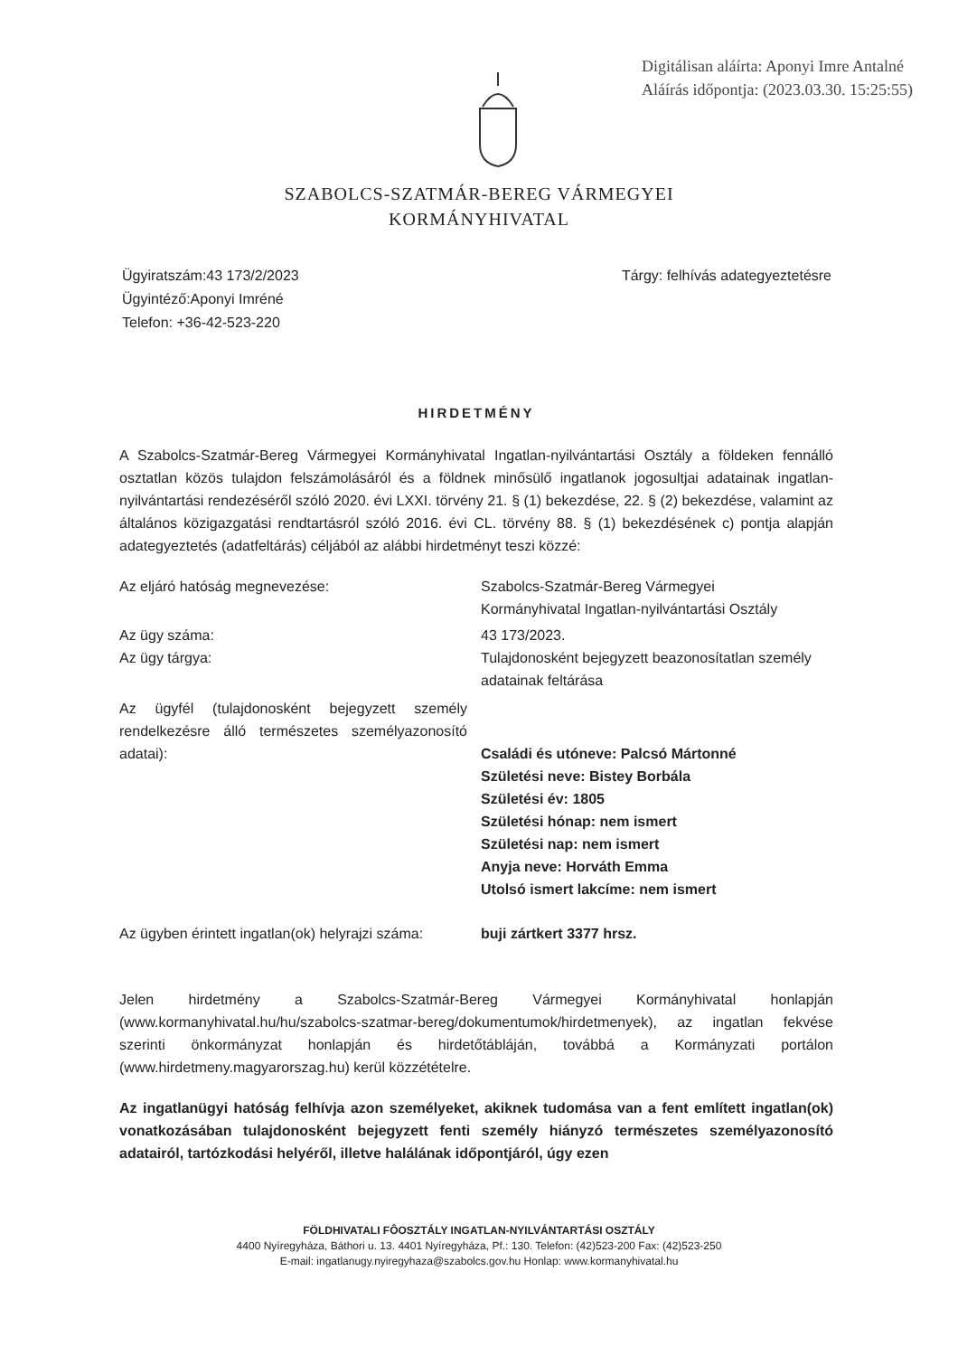Digitálisan aláírta: Aponyi Imre Antalné
Aláírás időpontja: (2023.03.30. 15:25:55)
SZABOLCS-SZATMÁR-BEREG VÁRMEGYEI
KORMÁNYHIVATAL
Ügyiratszám:43 173/2/2023
Ügyintéző:Aponyi Imréné
Telefon: +36-42-523-220
Tárgy: felhívás adategyeztetésre
HIRDETMÉNY
A Szabolcs-Szatmár-Bereg Vármegyei Kormányhivatal Ingatlan-nyilvántartási Osztály a földeken fennálló osztatlan közös tulajdon felszámolásáról és a földnek minősülő ingatlanok jogosultjai adatainak ingatlan-nyilvántartási rendezéséről szóló 2020. évi LXXI. törvény 21. § (1) bekezdése, 22. § (2) bekezdése, valamint az általános közigazgatási rendtartásról szóló 2016. évi CL. törvény 88. § (1) bekezdésének c) pontja alapján adategyeztetés (adatfeltárás) céljából az alábbi hirdetményt teszi közzé:
Az eljáró hatóság megnevezése: Szabolcs-Szatmár-Bereg Vármegyei
Kormányhivatal Ingatlan-nyilvántartási Osztály
Az ügy száma: 43 173/2023.
Az ügy tárgya: Tulajdonosként bejegyzett beazonosítatlan személy adatainak feltárása
Az ügyfél (tulajdonosként bejegyzett személy rendelkezésre álló természetes személyazonosító adatai):
Családi és utóneve: Palcsó Mártonné
Születési neve: Bistey Borbála
Születési év: 1805
Születési hónap: nem ismert
Születési nap: nem ismert
Anyja neve: Horváth Emma
Utolsó ismert lakcíme: nem ismert
Az ügyben érintett ingatlan(ok) helyrajzi száma:
buji zártkert 3377 hrsz.
Jelen hirdetmény a Szabolcs-Szatmár-Bereg Vármegyei Kormányhivatal honlapján (www.kormanyhivatal.hu/hu/szabolcs-szatmar-bereg/dokumentumok/hirdetmenyek), az ingatlan fekvése szerinti önkormányzat honlapján és hirdetőtábláján, továbbá a Kormányzati portálon (www.hirdetmeny.magyarorszag.hu) kerül közzétételre.
Az ingatlanügyi hatóság felhívja azon személyeket, akiknek tudomása van a fent említett ingatlan(ok) vonatkozásában tulajdonosként bejegyzett fenti személy hiányzó természetes személyazonosító adatairól, tartózkodási helyéről, illetve halálának időpontjáról, úgy ezen
FÖLDHIVATALI FÔOSZTÁLY INGATLAN-NYILVÁNTARTÁSI OSZTÁLY
4400 Nyíregyháza, Báthori u. 13. 4401 Nyíregyháza, Pf.: 130. Telefon: (42)523-200 Fax: (42)523-250
E-mail: ingatlanugy.nyiregyhaza@szabolcs.gov.hu Honlap: www.kormanyhivatal.hu